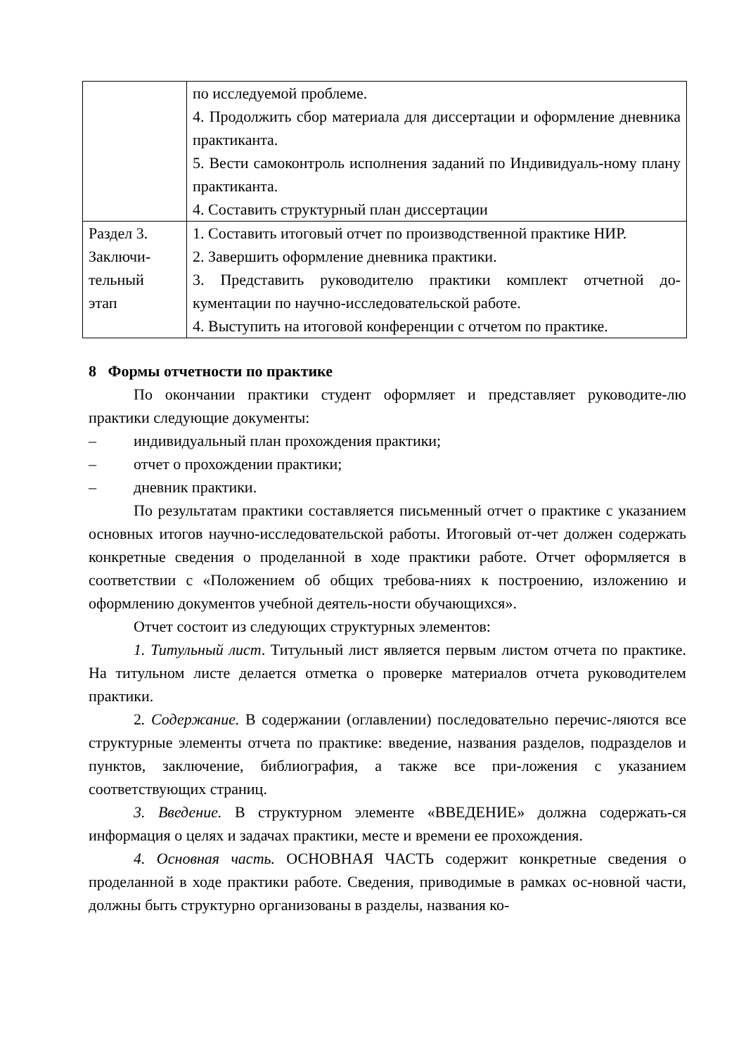| | по исследуемой проблеме. 4. Продолжить сбор материала для диссертации и оформление дневника практиканта. 5. Вести самоконтроль исполнения заданий по Индивидуаль-ному плану практиканта. 4. Составить структурный план диссертации |
| Раздел 3. Заключи- тельный этап | 1. Составить итоговый отчет по производственной практике НИР. 2. Завершить оформление дневника практики. 3. Представить руководителю практики комплект отчетной до-кументации по научно-исследовательской работе. 4. Выступить на итоговой конференции с отчетом по практике. |
8 Формы отчетности по практике
По окончании практики студент оформляет и представляет руководите-лю практики следующие документы:
– индивидуальный план прохождения практики;
– отчет о прохождении практики;
– дневник практики.
По результатам практики составляется письменный отчет о практике с указанием основных итогов научно-исследовательской работы. Итоговый от-чет должен содержать конкретные сведения о проделанной в ходе практики работе. Отчет оформляется в соответствии с «Положением об общих требова-ниях к построению, изложению и оформлению документов учебной деятель-ности обучающихся».
Отчет состоит из следующих структурных элементов:
1. Титульный лист. Титульный лист является первым листом отчета по практике. На титульном листе делается отметка о проверке материалов отчета руководителем практики.
2. Содержание. В содержании (оглавлении) последовательно перечис-ляются все структурные элементы отчета по практике: введение, названия разделов, подразделов и пунктов, заключение, библиография, а также все при-ложения с указанием соответствующих страниц.
3. Введение. В структурном элементе «ВВЕДЕНИЕ» должна содержать-ся информация о целях и задачах практики, месте и времени ее прохождения.
4. Основная часть. ОСНОВНАЯ ЧАСТЬ содержит конкретные сведения о проделанной в ходе практики работе. Сведения, приводимые в рамках ос-новной части, должны быть структурно организованы в разделы, названия ко-